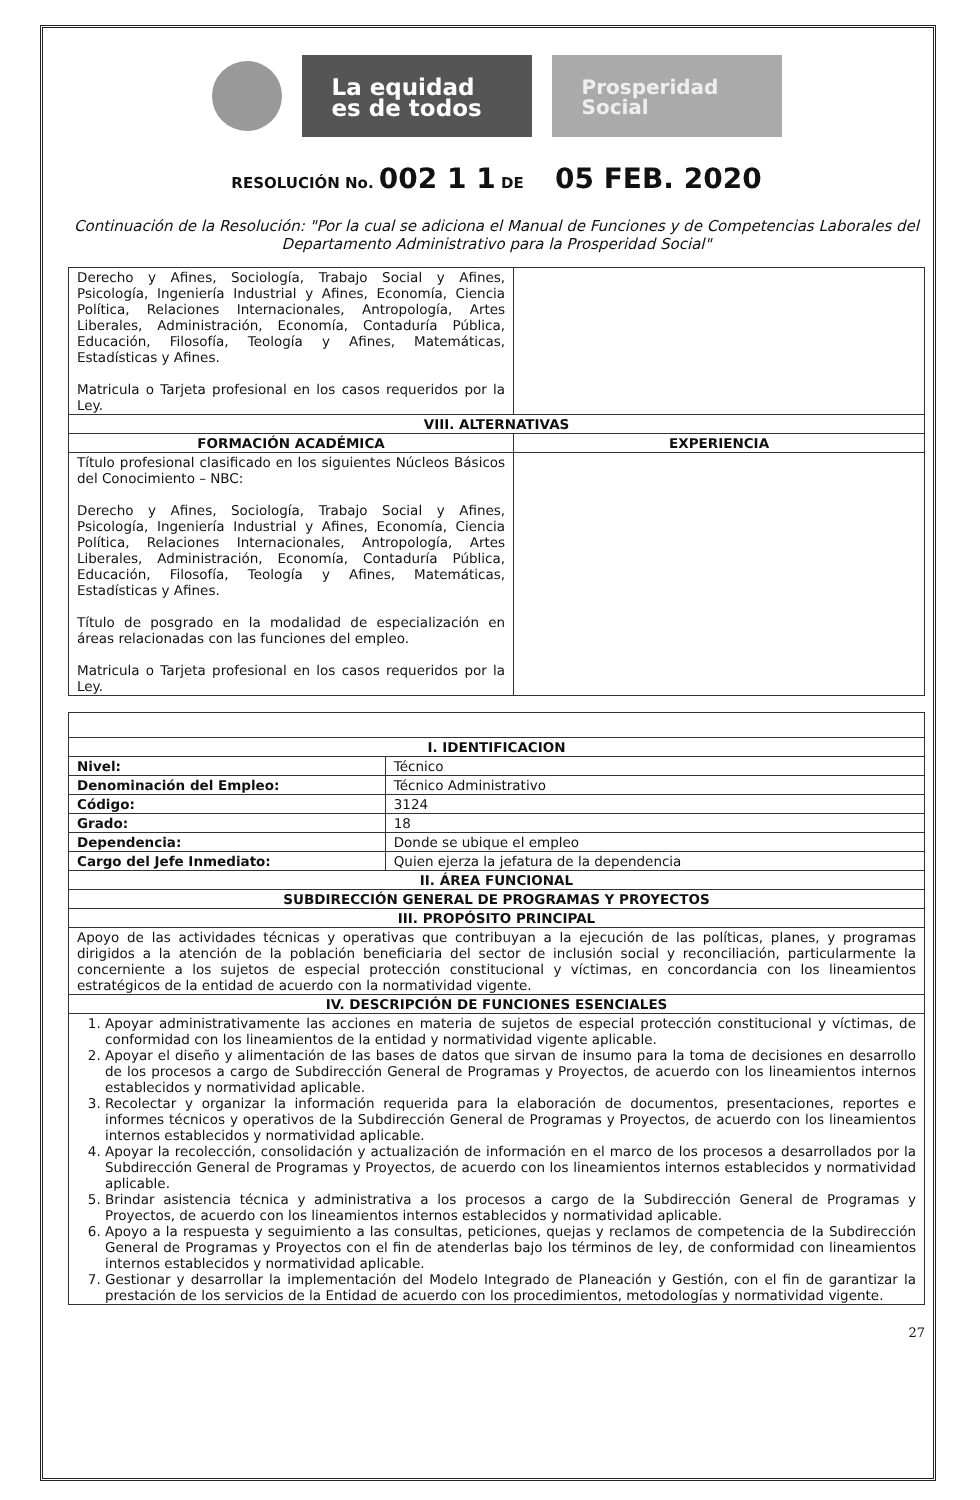La equidad es de todos
Prosperidad Social
RESOLUCIÓN No. 002 1 1 DE 05 FEB. 2020
Continuación de la Resolución: "Por la cual se adiciona el Manual de Funciones y de Competencias Laborales del Departamento Administrativo para la Prosperidad Social"
| Derecho y Afines, Sociología, Trabajo Social y Afines, Psicología, Ingeniería Industrial y Afines, Economía, Ciencia Política, Relaciones Internacionales, Antropología, Artes Liberales, Administración, Economía, Contaduría Pública, Educación, Filosofía, Teología y Afines, Matemáticas, Estadísticas y Afines. Matricula o Tarjeta profesional en los casos requeridos por la Ley. | |
| VIII. ALTERNATIVAS | |
| FORMACIÓN ACADÉMICA | EXPERIENCIA |
| Título profesional clasificado en los siguientes Núcleos Básicos del Conocimiento – NBC: Derecho y Afines, Sociología, Trabajo Social y Afines, Psicología, Ingeniería Industrial y Afines, Economía, Ciencia Política, Relaciones Internacionales, Antropología, Artes Liberales, Administración, Economía, Contaduría Pública, Educación, Filosofía, Teología y Afines, Matemáticas, Estadísticas y Afines. Título de posgrado en la modalidad de especialización en áreas relacionadas con las funciones del empleo. Matricula o Tarjeta profesional en los casos requeridos por la Ley. | |
| I. IDENTIFICACION | |
| --- | --- |
| Nivel: | Técnico |
| Denominación del Empleo: | Técnico Administrativo |
| Código: | 3124 |
| Grado: | 18 |
| Dependencia: | Donde se ubique el empleo |
| Cargo del Jefe Inmediato: | Quien ejerza la jefatura de la dependencia |
| II. ÁREA FUNCIONAL | |
| SUBDIRECCIÓN GENERAL DE PROGRAMAS Y PROYECTOS | |
| III. PROPÓSITO PRINCIPAL | |
| Apoyo de las actividades técnicas y operativas que contribuyan a la ejecución de las políticas, planes, y programas dirigidos a la atención de la población beneficiaria del sector de inclusión social y reconciliación, particularmente la concerniente a los sujetos de especial protección constitucional y víctimas, en concordancia con los lineamientos estratégicos de la entidad de acuerdo con la normatividad vigente. | |
| IV. DESCRIPCIÓN DE FUNCIONES ESENCIALES | |
| 1. Apoyar administrativamente las acciones en materia de sujetos de especial protección constitucional y víctimas, de conformidad con los lineamientos de la entidad y normatividad vigente aplicable. 2. Apoyar el diseño y alimentación de las bases de datos que sirvan de insumo para la toma de decisiones en desarrollo de los procesos a cargo de Subdirección General de Programas y Proyectos, de acuerdo con los lineamientos internos establecidos y normatividad aplicable. 3. Recolectar y organizar la información requerida para la elaboración de documentos, presentaciones, reportes e informes técnicos y operativos de la Subdirección General de Programas y Proyectos, de acuerdo con los lineamientos internos establecidos y normatividad aplicable. 4. Apoyar la recolección, consolidación y actualización de información en el marco de los procesos a desarrollados por la Subdirección General de Programas y Proyectos, de acuerdo con los lineamientos internos establecidos y normatividad aplicable. 5. Brindar asistencia técnica y administrativa a los procesos a cargo de la Subdirección General de Programas y Proyectos, de acuerdo con los lineamientos internos establecidos y normatividad aplicable. 6. Apoyo a la respuesta y seguimiento a las consultas, peticiones, quejas y reclamos de competencia de la Subdirección General de Programas y Proyectos con el fin de atenderlas bajo los términos de ley, de conformidad con lineamientos internos establecidos y normatividad aplicable. 7. Gestionar y desarrollar la implementación del Modelo Integrado de Planeación y Gestión, con el fin de garantizar la prestación de los servicios de la Entidad de acuerdo con los procedimientos, metodologías y normatividad vigente. | |
27